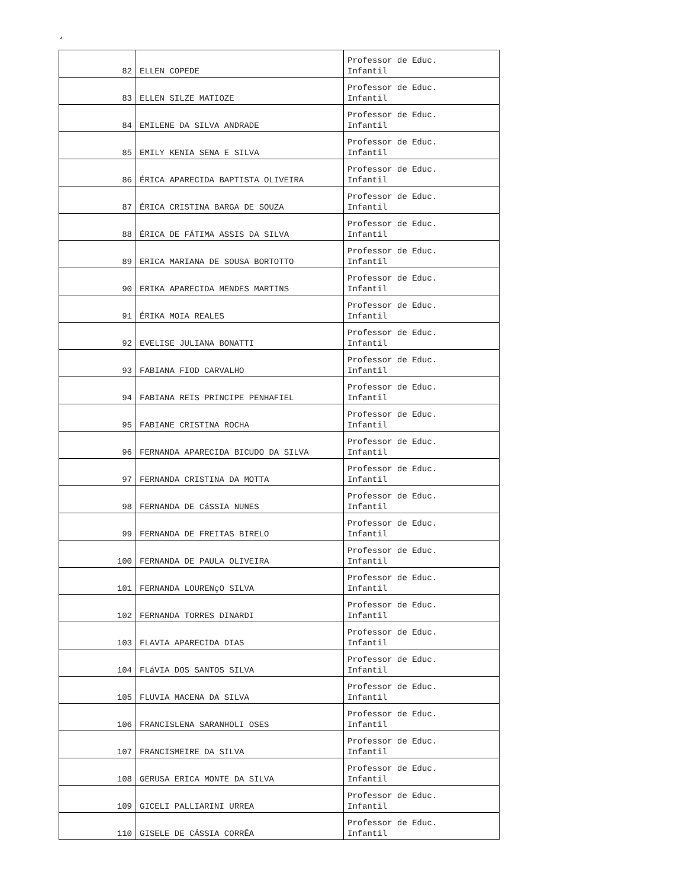‘
| 82 | ELLEN COPEDE | Professor de Educ. Infantil |
| 83 | ELLEN SILZE MATIOZE | Professor de Educ. Infantil |
| 84 | EMILENE DA SILVA ANDRADE | Professor de Educ. Infantil |
| 85 | EMILY KENIA SENA E SILVA | Professor de Educ. Infantil |
| 86 | ÉRICA APARECIDA BAPTISTA OLIVEIRA | Professor de Educ. Infantil |
| 87 | ÉRICA CRISTINA BARGA DE SOUZA | Professor de Educ. Infantil |
| 88 | ÉRICA DE FÁTIMA ASSIS DA SILVA | Professor de Educ. Infantil |
| 89 | ERICA MARIANA DE SOUSA BORTOTTO | Professor de Educ. Infantil |
| 90 | ERIKA APARECIDA MENDES MARTINS | Professor de Educ. Infantil |
| 91 | ÉRIKA MOIA REALES | Professor de Educ. Infantil |
| 92 | EVELISE JULIANA BONATTI | Professor de Educ. Infantil |
| 93 | FABIANA FIOD CARVALHO | Professor de Educ. Infantil |
| 94 | FABIANA REIS PRINCIPE PENHAFIEL | Professor de Educ. Infantil |
| 95 | FABIANE CRISTINA ROCHA | Professor de Educ. Infantil |
| 96 | FERNANDA APARECIDA BICUDO DA SILVA | Professor de Educ. Infantil |
| 97 | FERNANDA CRISTINA DA MOTTA | Professor de Educ. Infantil |
| 98 | FERNANDA DE CáSSIA NUNES | Professor de Educ. Infantil |
| 99 | FERNANDA DE FREITAS BIRELO | Professor de Educ. Infantil |
| 100 | FERNANDA DE PAULA OLIVEIRA | Professor de Educ. Infantil |
| 101 | FERNANDA LOURENçO SILVA | Professor de Educ. Infantil |
| 102 | FERNANDA TORRES DINARDI | Professor de Educ. Infantil |
| 103 | FLAVIA APARECIDA DIAS | Professor de Educ. Infantil |
| 104 | FLáVIA DOS SANTOS SILVA | Professor de Educ. Infantil |
| 105 | FLUVIA MACENA DA SILVA | Professor de Educ. Infantil |
| 106 | FRANCISLENA SARANHOLI OSES | Professor de Educ. Infantil |
| 107 | FRANCISMEIRE DA SILVA | Professor de Educ. Infantil |
| 108 | GERUSA ERICA MONTE DA SILVA | Professor de Educ. Infantil |
| 109 | GICELI PALLIARINI URREA | Professor de Educ. Infantil |
| 110 | GISELE DE CÁSSIA CORRÊA | Professor de Educ. Infantil |